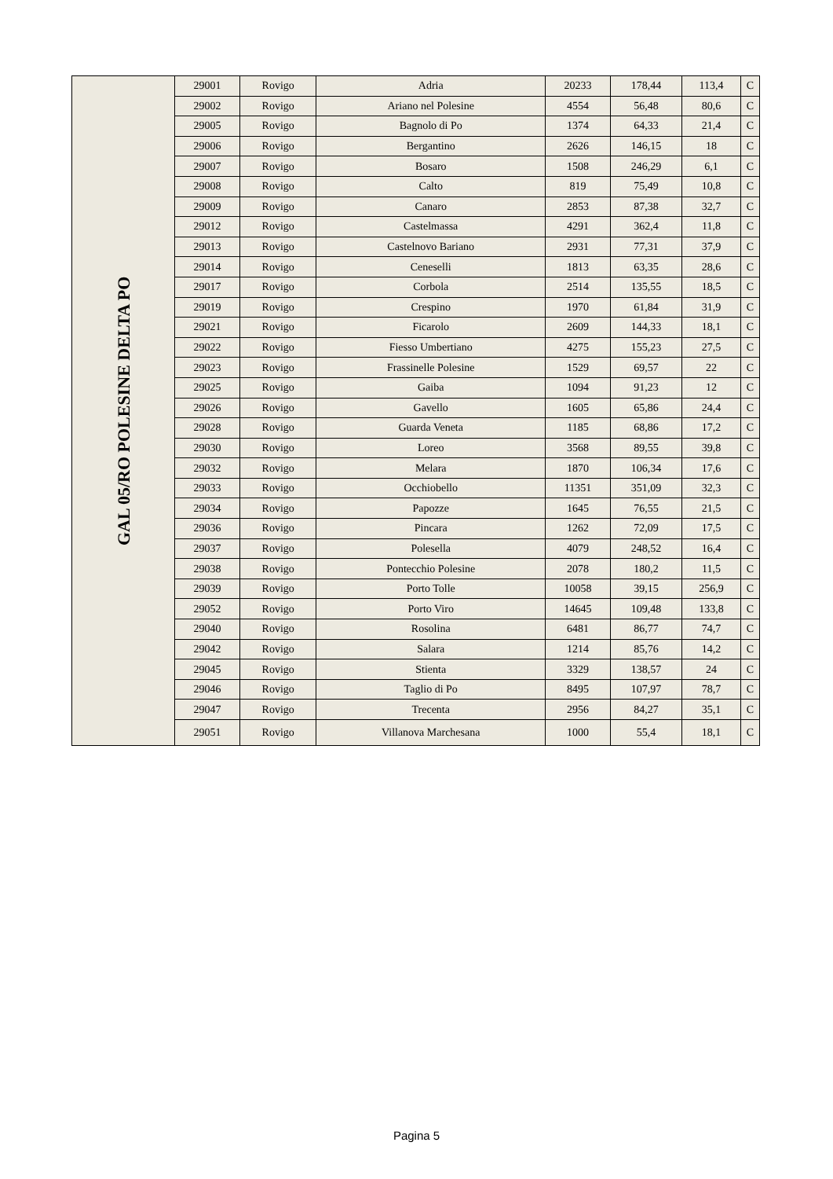| GAL 05/RO POLESINE DELTA PO | 29001 | Rovigo | Adria | 20233 | 178,44 | 113,4 | C |
| | 29002 | Rovigo | Ariano nel Polesine | 4554 | 56,48 | 80,6 | C |
| | 29005 | Rovigo | Bagnolo di Po | 1374 | 64,33 | 21,4 | C |
| | 29006 | Rovigo | Bergantino | 2626 | 146,15 | 18 | C |
| | 29007 | Rovigo | Bosaro | 1508 | 246,29 | 6,1 | C |
| | 29008 | Rovigo | Calto | 819 | 75,49 | 10,8 | C |
| | 29009 | Rovigo | Canaro | 2853 | 87,38 | 32,7 | C |
| | 29012 | Rovigo | Castelmassa | 4291 | 362,4 | 11,8 | C |
| | 29013 | Rovigo | Castelnovo Bariano | 2931 | 77,31 | 37,9 | C |
| | 29014 | Rovigo | Ceneselli | 1813 | 63,35 | 28,6 | C |
| | 29017 | Rovigo | Corbola | 2514 | 135,55 | 18,5 | C |
| | 29019 | Rovigo | Crespino | 1970 | 61,84 | 31,9 | C |
| | 29021 | Rovigo | Ficarolo | 2609 | 144,33 | 18,1 | C |
| | 29022 | Rovigo | Fiesso Umbertiano | 4275 | 155,23 | 27,5 | C |
| | 29023 | Rovigo | Frassinelle Polesine | 1529 | 69,57 | 22 | C |
| | 29025 | Rovigo | Gaiba | 1094 | 91,23 | 12 | C |
| | 29026 | Rovigo | Gavello | 1605 | 65,86 | 24,4 | C |
| | 29028 | Rovigo | Guarda Veneta | 1185 | 68,86 | 17,2 | C |
| | 29030 | Rovigo | Loreo | 3568 | 89,55 | 39,8 | C |
| | 29032 | Rovigo | Melara | 1870 | 106,34 | 17,6 | C |
| | 29033 | Rovigo | Occhiobello | 11351 | 351,09 | 32,3 | C |
| | 29034 | Rovigo | Papozze | 1645 | 76,55 | 21,5 | C |
| | 29036 | Rovigo | Pincara | 1262 | 72,09 | 17,5 | C |
| | 29037 | Rovigo | Polesella | 4079 | 248,52 | 16,4 | C |
| | 29038 | Rovigo | Pontecchio Polesine | 2078 | 180,2 | 11,5 | C |
| | 29039 | Rovigo | Porto Tolle | 10058 | 39,15 | 256,9 | C |
| | 29052 | Rovigo | Porto Viro | 14645 | 109,48 | 133,8 | C |
| | 29040 | Rovigo | Rosolina | 6481 | 86,77 | 74,7 | C |
| | 29042 | Rovigo | Salara | 1214 | 85,76 | 14,2 | C |
| | 29045 | Rovigo | Stienta | 3329 | 138,57 | 24 | C |
| | 29046 | Rovigo | Taglio di Po | 8495 | 107,97 | 78,7 | C |
| | 29047 | Rovigo | Trecenta | 2956 | 84,27 | 35,1 | C |
| | 29051 | Rovigo | Villanova Marchesana | 1000 | 55,4 | 18,1 | C |
Pagina 5